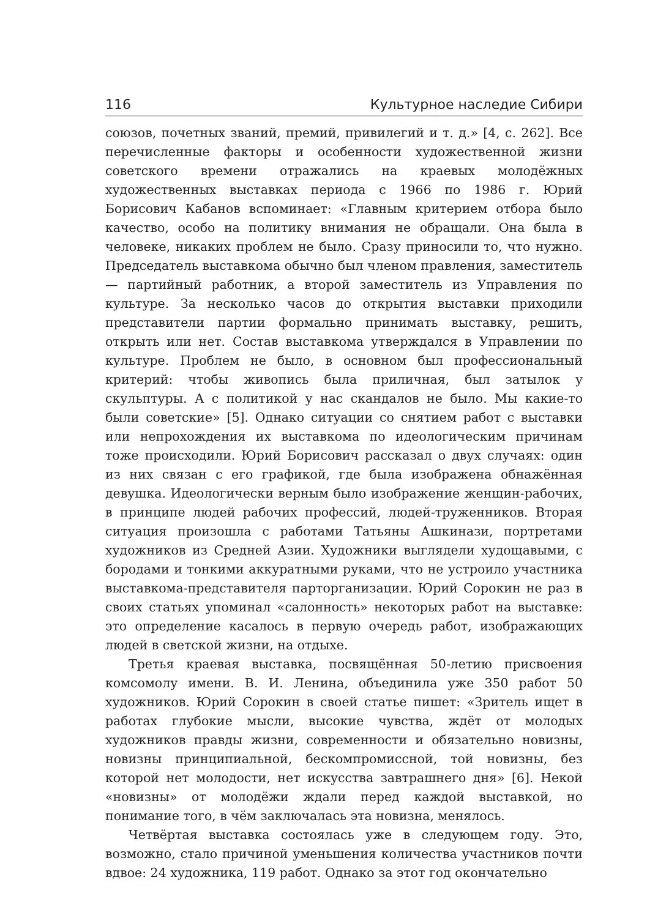116 Культурное наследие Сибири
союзов, почетных званий, премий, привилегий и т. д.» [4, с. 262]. Все перечисленные факторы и особенности художественной жизни советского времени отражались на краевых молодёжных художественных выставках периода с 1966 по 1986 г. Юрий Борисович Кабанов вспоминает: «Главным критерием отбора было качество, особо на политику внимания не обращали. Она была в человеке, никаких проблем не было. Сразу приносили то, что нужно. Председатель выставкома обычно был членом правления, заместитель — партийный работник, а второй заместитель из Управления по культуре. За несколько часов до открытия выставки приходили представители партии формально принимать выставку, решить, открыть или нет. Состав выставкома утверждался в Управлении по культуре. Проблем не было, в основном был профессиональный критерий: чтобы живопись была приличная, был затылок у скульптуры. А с политикой у нас скандалов не было. Мы какие-то были советские» [5]. Однако ситуации со снятием работ с выставки или непрохождения их выставкома по идеологическим причинам тоже происходили. Юрий Борисович рассказал о двух случаях: один из них связан с его графикой, где была изображена обнажённая девушка. Идеологически верным было изображение женщин-рабочих, в принципе людей рабочих профессий, людей-труженников. Вторая ситуация произошла с работами Татьяны Ашкинази, портретами художников из Средней Азии. Художники выглядели худощавыми, с бородами и тонкими аккуратными руками, что не устроило участника выставкома-представителя парторганизации. Юрий Сорокин не раз в своих статьях упоминал «салонность» некоторых работ на выставке: это определение касалось в первую очередь работ, изображающих людей в светской жизни, на отдыхе.
Третья краевая выставка, посвящённая 50-летию присвоения комсомолу имени. В. И. Ленина, объединила уже 350 работ 50 художников. Юрий Сорокин в своей статье пишет: «Зритель ищет в работах глубокие мысли, высокие чувства, ждёт от молодых художников правды жизни, современности и обязательно новизны, новизны принципиальной, бескомпромиссной, той новизны, без которой нет молодости, нет искусства завтрашнего дня» [6]. Некой «новизны» от молодёжи ждали перед каждой выставкой, но понимание того, в чём заключалась эта новизна, менялось.
Четвёртая выставка состоялась уже в следующем году. Это, возможно, стало причиной уменьшения количества участников почти вдвое: 24 художника, 119 работ. Однако за этот год окончательно